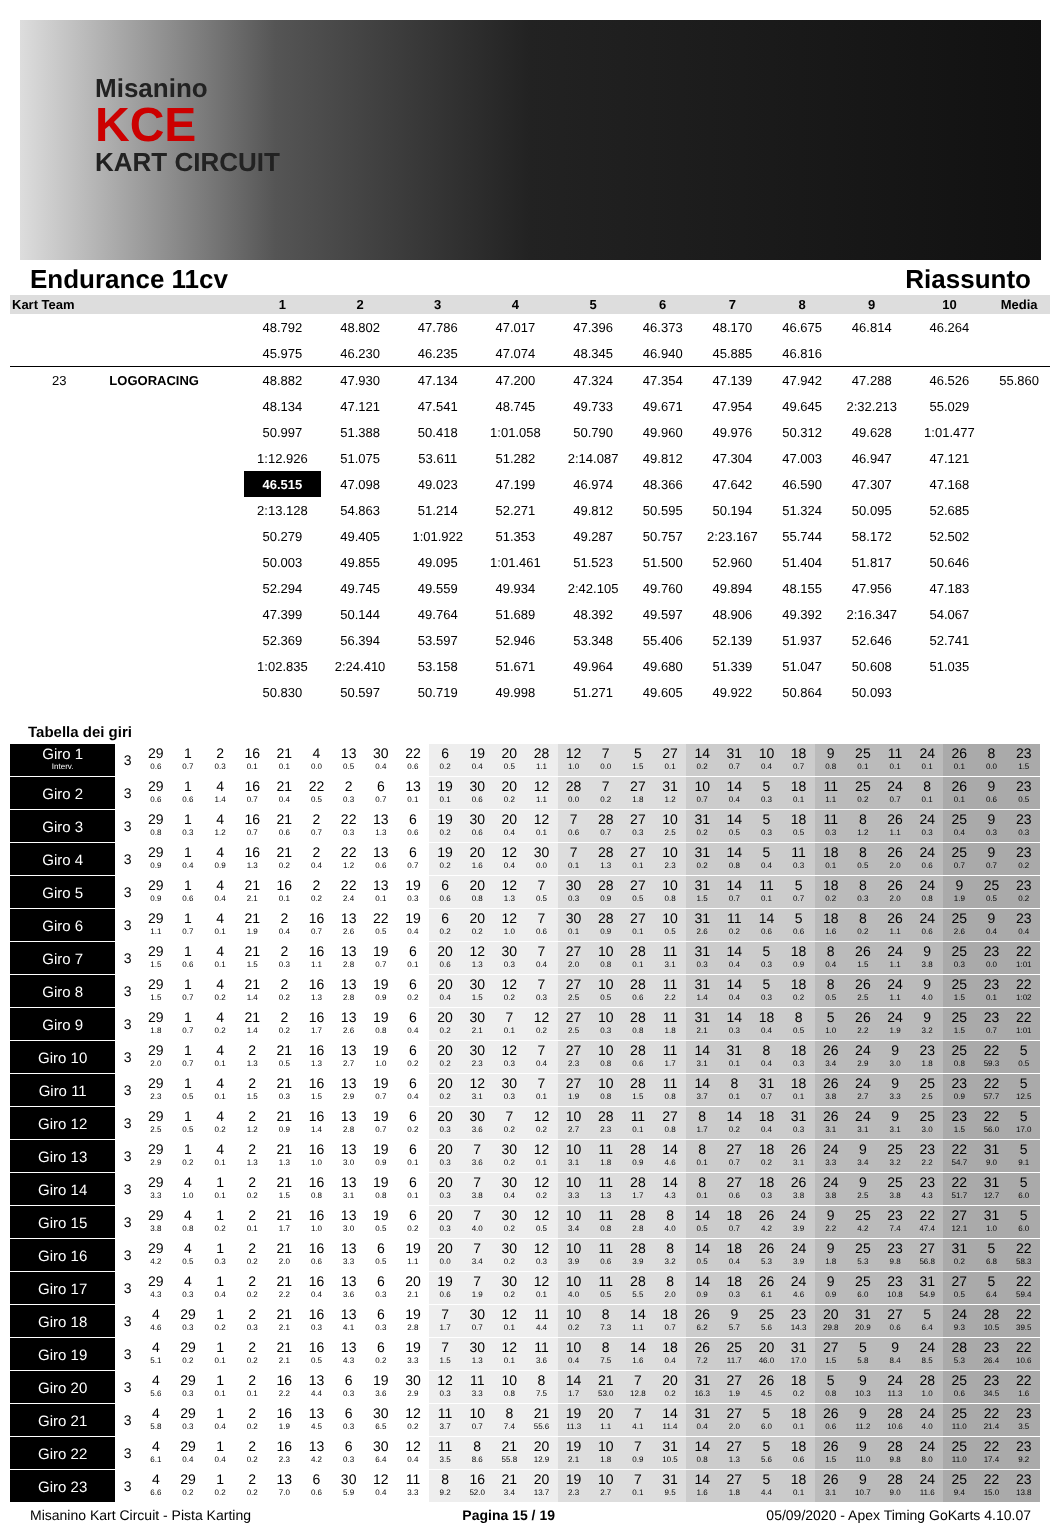Misanino
KCE
KART CIRCUIT
Endurance 11cv Riassunto
| Kart Team | | 1 | 2 | 3 | 4 | 5 | 6 | 7 | 8 | 9 | 10 | Media |
| --- | --- | --- | --- | --- | --- | --- | --- | --- | --- | --- | --- | --- |
| | | 48.792 | 48.802 | 47.786 | 47.017 | 47.396 | 46.373 | 48.170 | 46.675 | 46.814 | 46.264 | |
| | | 45.975 | 46.230 | 46.235 | 47.074 | 48.345 | 46.940 | 45.885 | 46.816 | | | |
| 23 | LOGORACING | 48.882 | 47.930 | 47.134 | 47.200 | 47.324 | 47.354 | 47.139 | 47.942 | 47.288 | 46.526 | 55.860 |
| | | 48.134 | 47.121 | 47.541 | 48.745 | 49.733 | 49.671 | 47.954 | 49.645 | 2:32.213 | 55.029 | |
| | | 50.997 | 51.388 | 50.418 | 1:01.058 | 50.790 | 49.960 | 49.976 | 50.312 | 49.628 | 1:01.477 | |
| | | 1:12.926 | 51.075 | 53.611 | 51.282 | 2:14.087 | 49.812 | 47.304 | 47.003 | 46.947 | 47.121 | |
| | | 46.515 | 47.098 | 49.023 | 47.199 | 46.974 | 48.366 | 47.642 | 46.590 | 47.307 | 47.168 | |
| | | 2:13.128 | 54.863 | 51.214 | 52.271 | 49.812 | 50.595 | 50.194 | 51.324 | 50.095 | 52.685 | |
| | | 50.279 | 49.405 | 1:01.922 | 51.353 | 49.287 | 50.757 | 2:23.167 | 55.744 | 58.172 | 52.502 | |
| | | 50.003 | 49.855 | 49.095 | 1:01.461 | 51.523 | 51.500 | 52.960 | 51.404 | 51.817 | 50.646 | |
| | | 52.294 | 49.745 | 49.559 | 49.934 | 2:42.105 | 49.760 | 49.894 | 48.155 | 47.956 | 47.183 | |
| | | 47.399 | 50.144 | 49.764 | 51.689 | 48.392 | 49.597 | 48.906 | 49.392 | 2:16.347 | 54.067 | |
| | | 52.369 | 56.394 | 53.597 | 52.946 | 53.348 | 55.406 | 52.139 | 51.937 | 52.646 | 52.741 | |
| | | 1:02.835 | 2:24.410 | 53.158 | 51.671 | 49.964 | 49.680 | 51.339 | 51.047 | 50.608 | 51.035 | |
| | | 50.830 | 50.597 | 50.719 | 49.998 | 51.271 | 49.605 | 49.922 | 50.864 | 50.093 | | |
Tabella dei giri
| Giro 1 Interv. | 3 | 29 0.6 | 1 0.7 | 2 0.3 | 16 0.1 | 21 0.1 | 4 0.0 | 13 0.5 | 30 0.4 | 22 0.6 | 6 0.2 | 19 0.4 | 20 0.5 | 28 1.1 | 12 1.0 | 7 0.0 | 5 1.5 | 27 0.1 | 14 0.2 | 31 0.7 | 10 0.4 | 18 0.7 | 9 0.8 | 25 0.1 | 11 0.1 | 24 0.1 | 26 0.1 | 8 0.0 | 23 1.5 |
| Giro 2 | 3 | 29 0.6 | 1 0.6 | 4 1.4 | 16 0.7 | 21 0.4 | 22 0.5 | 2 0.3 | 6 0.7 | 13 0.1 | 19 0.1 | 30 0.6 | 20 0.2 | 12 1.1 | 28 0.0 | 7 0.2 | 27 1.8 | 31 1.2 | 10 0.7 | 14 0.4 | 5 0.3 | 18 0.1 | 11 1.1 | 25 0.2 | 24 0.7 | 8 0.1 | 26 0.1 | 9 0.6 | 23 0.5 |
| Giro 3 | 3 | 29 0.8 | 1 0.3 | 4 1.2 | 16 0.7 | 21 0.6 | 2 0.7 | 22 0.3 | 13 1.3 | 6 0.6 | 19 0.2 | 30 0.6 | 20 0.4 | 12 0.1 | 7 0.6 | 28 0.7 | 27 0.3 | 10 2.5 | 31 0.2 | 14 0.5 | 5 0.3 | 18 0.5 | 11 0.3 | 8 1.2 | 26 1.1 | 24 0.3 | 25 0.4 | 9 0.3 | 23 0.3 |
| Giro 4 | 3 | 29 0.9 | 1 0.4 | 4 0.9 | 16 1.3 | 21 0.2 | 2 0.4 | 22 1.2 | 13 0.6 | 6 0.7 | 19 0.2 | 20 1.6 | 12 0.4 | 30 0.0 | 7 0.1 | 28 1.3 | 27 0.1 | 10 2.3 | 31 0.2 | 14 0.8 | 5 0.4 | 11 0.3 | 18 0.1 | 8 0.5 | 26 2.0 | 24 0.6 | 25 0.7 | 9 0.7 | 23 0.2 |
| Giro 5 | 3 | 29 0.9 | 1 0.6 | 4 0.4 | 21 2.1 | 16 0.1 | 2 0.2 | 22 2.4 | 13 0.1 | 19 0.3 | 6 0.6 | 20 0.8 | 12 1.3 | 7 0.5 | 30 0.3 | 28 0.9 | 27 0.5 | 10 0.8 | 31 1.5 | 14 0.7 | 11 0.1 | 5 0.7 | 18 0.2 | 8 0.3 | 26 2.0 | 24 0.8 | 9 1.9 | 25 0.5 | 23 0.2 |
| Giro 6 | 3 | 29 1.1 | 1 0.7 | 4 0.1 | 21 1.9 | 2 0.4 | 16 0.7 | 13 2.6 | 22 0.5 | 19 0.4 | 6 0.2 | 20 0.2 | 12 1.0 | 7 0.6 | 30 0.1 | 28 0.9 | 27 0.1 | 10 0.5 | 31 2.6 | 11 0.2 | 14 0.6 | 5 0.6 | 18 1.6 | 8 0.2 | 26 1.1 | 24 0.6 | 25 2.6 | 9 0.4 | 23 0.4 |
| Giro 7 | 3 | 29 1.5 | 1 0.6 | 4 0.1 | 21 1.5 | 2 0.3 | 16 1.1 | 13 2.8 | 19 0.7 | 6 0.1 | 20 0.6 | 12 1.3 | 30 0.3 | 7 0.4 | 27 2.0 | 10 0.8 | 28 0.1 | 11 3.1 | 31 0.3 | 14 0.4 | 5 0.3 | 18 0.9 | 8 0.4 | 26 1.5 | 24 1.1 | 9 3.8 | 25 0.3 | 23 0.0 | 22 1:01 |
| Giro 8 | 3 | 29 1.5 | 1 0.7 | 4 0.2 | 21 1.4 | 2 0.2 | 16 1.3 | 13 2.8 | 19 0.9 | 6 0.2 | 20 0.4 | 30 1.5 | 12 0.2 | 7 0.3 | 27 2.5 | 10 0.5 | 28 0.6 | 11 2.2 | 31 1.4 | 14 0.4 | 5 0.3 | 18 0.2 | 8 0.5 | 26 2.5 | 24 1.1 | 9 4.0 | 25 1.5 | 23 0.1 | 22 1:02 |
| Giro 9 | 3 | 29 1.8 | 1 0.7 | 4 0.2 | 21 1.4 | 2 0.2 | 16 1.7 | 13 2.6 | 19 0.8 | 6 0.4 | 20 0.2 | 30 2.1 | 7 0.1 | 12 0.2 | 27 2.5 | 10 0.3 | 28 0.8 | 11 1.8 | 31 2.1 | 14 0.3 | 18 0.4 | 8 0.5 | 5 1.0 | 26 2.2 | 24 1.9 | 9 3.2 | 25 1.5 | 23 0.7 | 22 1:01 |
| Giro 10 | 3 | 29 2.0 | 1 0.7 | 4 0.1 | 2 1.3 | 21 0.5 | 16 1.3 | 13 2.7 | 19 1.0 | 6 0.2 | 20 0.2 | 30 2.3 | 12 0.3 | 7 0.4 | 27 2.3 | 10 0.8 | 28 0.6 | 11 1.7 | 14 3.1 | 31 0.1 | 8 0.4 | 18 0.3 | 26 3.4 | 24 2.9 | 9 3.0 | 23 1.8 | 25 0.8 | 22 59.3 | 5 0.5 |
| Giro 11 | 3 | 29 2.3 | 1 0.5 | 4 0.1 | 2 1.5 | 21 0.3 | 16 1.5 | 13 2.9 | 19 0.7 | 6 0.4 | 20 0.2 | 12 3.1 | 30 0.3 | 7 0.1 | 27 1.9 | 10 0.8 | 28 1.5 | 11 0.8 | 14 3.7 | 8 0.1 | 31 0.7 | 18 0.1 | 26 3.8 | 24 2.7 | 9 3.3 | 25 2.5 | 23 0.9 | 22 57.7 | 5 12.5 |
| Giro 12 | 3 | 29 2.5 | 1 0.5 | 4 0.2 | 2 1.2 | 21 0.9 | 16 1.4 | 13 2.8 | 19 0.7 | 6 0.2 | 20 0.3 | 30 3.6 | 7 0.2 | 12 0.2 | 10 2.7 | 28 2.3 | 11 0.1 | 27 0.8 | 8 1.7 | 14 0.2 | 18 0.4 | 31 0.3 | 26 3.1 | 24 3.1 | 9 3.1 | 25 3.0 | 23 1.5 | 22 56.0 | 5 17.0 |
| Giro 13 | 3 | 29 2.9 | 1 0.2 | 4 0.1 | 2 1.3 | 21 1.3 | 16 1.0 | 13 3.0 | 19 0.9 | 6 0.1 | 20 0.3 | 7 3.6 | 30 0.2 | 12 0.1 | 10 3.1 | 11 1.8 | 28 0.9 | 14 4.6 | 8 0.1 | 27 0.7 | 18 0.2 | 26 3.1 | 24 3.3 | 9 3.4 | 25 3.2 | 23 2.2 | 22 54.7 | 31 9.0 | 5 9.1 |
| Giro 14 | 3 | 29 3.3 | 4 1.0 | 1 0.1 | 2 0.2 | 21 1.5 | 16 0.8 | 13 3.1 | 19 0.8 | 6 0.1 | 20 0.3 | 7 3.8 | 30 0.4 | 12 0.2 | 10 3.3 | 11 1.3 | 28 1.7 | 14 4.3 | 8 0.1 | 27 0.6 | 18 0.3 | 26 3.8 | 24 3.8 | 9 2.5 | 25 3.8 | 23 4.3 | 22 51.7 | 31 12.7 | 5 6.0 |
| Giro 15 | 3 | 29 3.8 | 4 0.8 | 1 0.2 | 2 0.1 | 21 1.7 | 16 1.0 | 13 3.0 | 19 0.5 | 6 0.2 | 20 0.3 | 7 4.0 | 30 0.2 | 12 0.5 | 10 3.4 | 11 0.8 | 28 2.8 | 8 4.0 | 14 0.5 | 18 0.7 | 26 4.2 | 24 3.9 | 9 2.2 | 25 4.2 | 23 7.4 | 22 47.4 | 27 12.1 | 31 1.0 | 5 6.0 |
| Giro 16 | 3 | 29 4.2 | 4 0.5 | 1 0.3 | 2 0.2 | 21 2.0 | 16 0.6 | 13 3.3 | 6 0.5 | 19 1.1 | 20 0.0 | 7 3.4 | 30 0.2 | 12 0.3 | 10 3.9 | 11 0.6 | 28 3.9 | 8 3.2 | 14 0.5 | 18 0.4 | 26 5.3 | 24 3.9 | 9 1.8 | 25 5.3 | 23 9.8 | 27 56.8 | 31 0.2 | 5 6.8 | 22 58.3 |
| Giro 17 | 3 | 29 4.3 | 4 0.3 | 1 0.4 | 2 0.2 | 21 2.2 | 16 0.4 | 13 3.6 | 6 0.3 | 20 2.1 | 19 0.6 | 7 1.9 | 30 0.2 | 12 0.1 | 10 4.0 | 11 0.5 | 28 5.5 | 8 2.0 | 14 0.9 | 18 0.3 | 26 6.1 | 24 4.6 | 9 0.9 | 25 6.0 | 23 10.8 | 31 54.9 | 27 0.5 | 5 6.4 | 22 59.4 |
| Giro 18 | 3 | 4 4.6 | 29 0.3 | 1 0.2 | 2 0.3 | 21 2.1 | 16 0.3 | 13 4.1 | 6 0.3 | 19 2.8 | 7 1.7 | 30 0.7 | 12 0.1 | 11 4.4 | 10 0.2 | 8 7.3 | 14 1.1 | 18 0.7 | 26 6.2 | 9 5.7 | 25 5.6 | 23 14.3 | 20 29.8 | 31 20.9 | 27 0.6 | 5 6.4 | 24 9.3 | 28 10.5 | 22 39.5 |
| Giro 19 | 3 | 4 5.1 | 29 0.2 | 1 0.1 | 2 0.2 | 21 2.1 | 16 0.5 | 13 4.3 | 6 0.2 | 19 3.3 | 7 1.5 | 30 1.3 | 12 0.1 | 11 3.6 | 10 0.4 | 8 7.5 | 14 1.6 | 18 0.4 | 26 7.2 | 25 11.7 | 20 46.0 | 31 17.0 | 27 1.5 | 5 5.8 | 9 8.4 | 24 8.5 | 28 5.3 | 23 26.4 | 22 10.6 |
| Giro 20 | 3 | 4 5.6 | 29 0.3 | 1 0.1 | 2 0.1 | 16 2.2 | 13 4.4 | 6 0.3 | 19 3.6 | 30 2.9 | 12 0.3 | 11 3.3 | 10 0.8 | 8 7.5 | 14 1.7 | 21 53.0 | 7 12.8 | 20 0.2 | 31 16.3 | 27 1.9 | 26 4.5 | 18 0.2 | 5 0.8 | 9 10.3 | 24 11.3 | 28 1.0 | 25 0.6 | 23 34.5 | 22 1.6 |
| Giro 21 | 3 | 4 5.8 | 29 0.3 | 1 0.4 | 2 0.2 | 16 1.9 | 13 4.5 | 6 0.3 | 30 6.5 | 12 0.2 | 11 3.7 | 10 0.7 | 8 7.4 | 21 55.6 | 19 11.3 | 20 1.1 | 7 4.1 | 14 11.4 | 31 0.4 | 27 2.0 | 5 6.0 | 18 0.1 | 26 0.6 | 9 11.2 | 28 10.6 | 24 4.0 | 25 11.0 | 22 21.4 | 23 3.5 |
| Giro 22 | 3 | 4 6.1 | 29 0.4 | 1 0.4 | 2 0.2 | 16 2.3 | 13 4.2 | 6 0.3 | 30 6.4 | 12 0.4 | 11 3.5 | 8 8.6 | 21 55.8 | 20 12.9 | 19 2.1 | 10 1.8 | 7 0.9 | 31 10.5 | 14 0.8 | 27 1.3 | 5 5.6 | 18 0.6 | 26 1.5 | 9 11.0 | 28 9.8 | 24 8.0 | 25 11.0 | 22 17.4 | 23 9.2 |
| Giro 23 | 3 | 4 6.6 | 29 0.2 | 1 0.2 | 2 0.2 | 13 7.0 | 6 0.6 | 30 5.9 | 12 0.4 | 11 3.3 | 8 9.2 | 16 52.0 | 21 3.4 | 20 13.7 | 19 2.3 | 10 2.7 | 7 0.1 | 31 9.5 | 14 1.6 | 27 1.8 | 5 4.4 | 18 0.1 | 26 3.1 | 9 10.7 | 28 9.0 | 24 11.6 | 25 9.4 | 22 15.0 | 23 13.8 |
Misanino Kart Circuit - Pista Karting Pagina 15 / 19 05/09/2020 - Apex Timing GoKarts 4.10.07